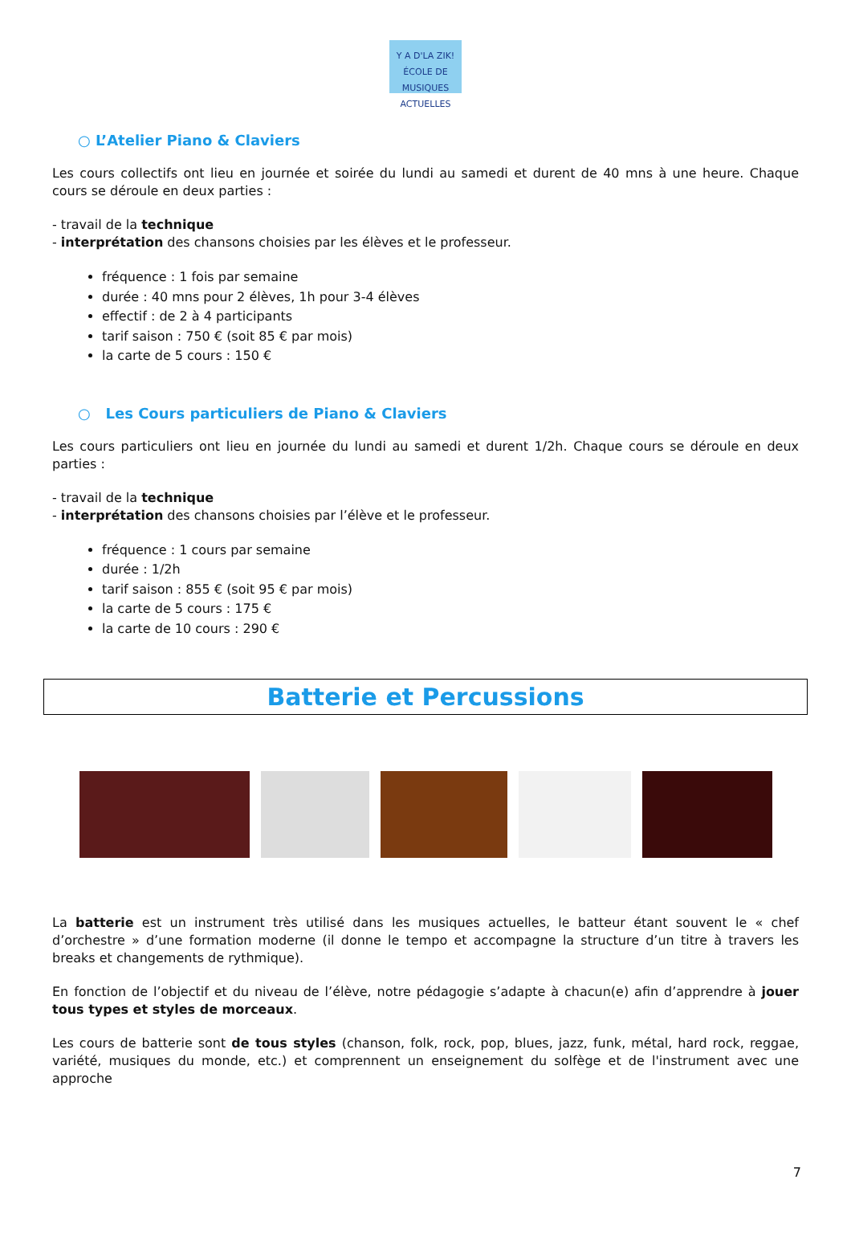Y A D'LA ZIK!
ÉCOLE DE MUSIQUES ACTUELLES
○ L’Atelier Piano & Claviers
Les cours collectifs ont lieu en journée et soirée du lundi au samedi et durent de 40 mns à une heure. Chaque cours se déroule en deux parties :
- travail de la technique
- interprétation des chansons choisies par les élèves et le professeur.
fréquence : 1 fois par semaine
durée : 40 mns pour 2 élèves, 1h pour 3-4 élèves
effectif : de 2 à 4 participants
tarif saison : 750 € (soit 85 € par mois)
la carte de 5 cours : 150 €
○ Les Cours particuliers de Piano & Claviers
Les cours particuliers ont lieu en journée du lundi au samedi et durent 1/2h. Chaque cours se déroule en deux parties :
- travail de la technique
- interprétation des chansons choisies par l’élève et le professeur.
fréquence : 1 cours par semaine
durée : 1/2h
tarif saison : 855 € (soit 95 € par mois)
la carte de 5 cours : 175 €
la carte de 10 cours : 290 €
Batterie et Percussions
La batterie est un instrument très utilisé dans les musiques actuelles, le batteur étant souvent le « chef d’orchestre » d’une formation moderne (il donne le tempo et accompagne la structure d’un titre à travers les breaks et changements de rythmique).
En fonction de l’objectif et du niveau de l’élève, notre pédagogie s’adapte à chacun(e) afin d’apprendre à jouer tous types et styles de morceaux.
Les cours de batterie sont de tous styles (chanson, folk, rock, pop, blues, jazz, funk, métal, hard rock, reggae, variété, musiques du monde, etc.) et comprennent un enseignement du solfège et de l'instrument avec une approche
7